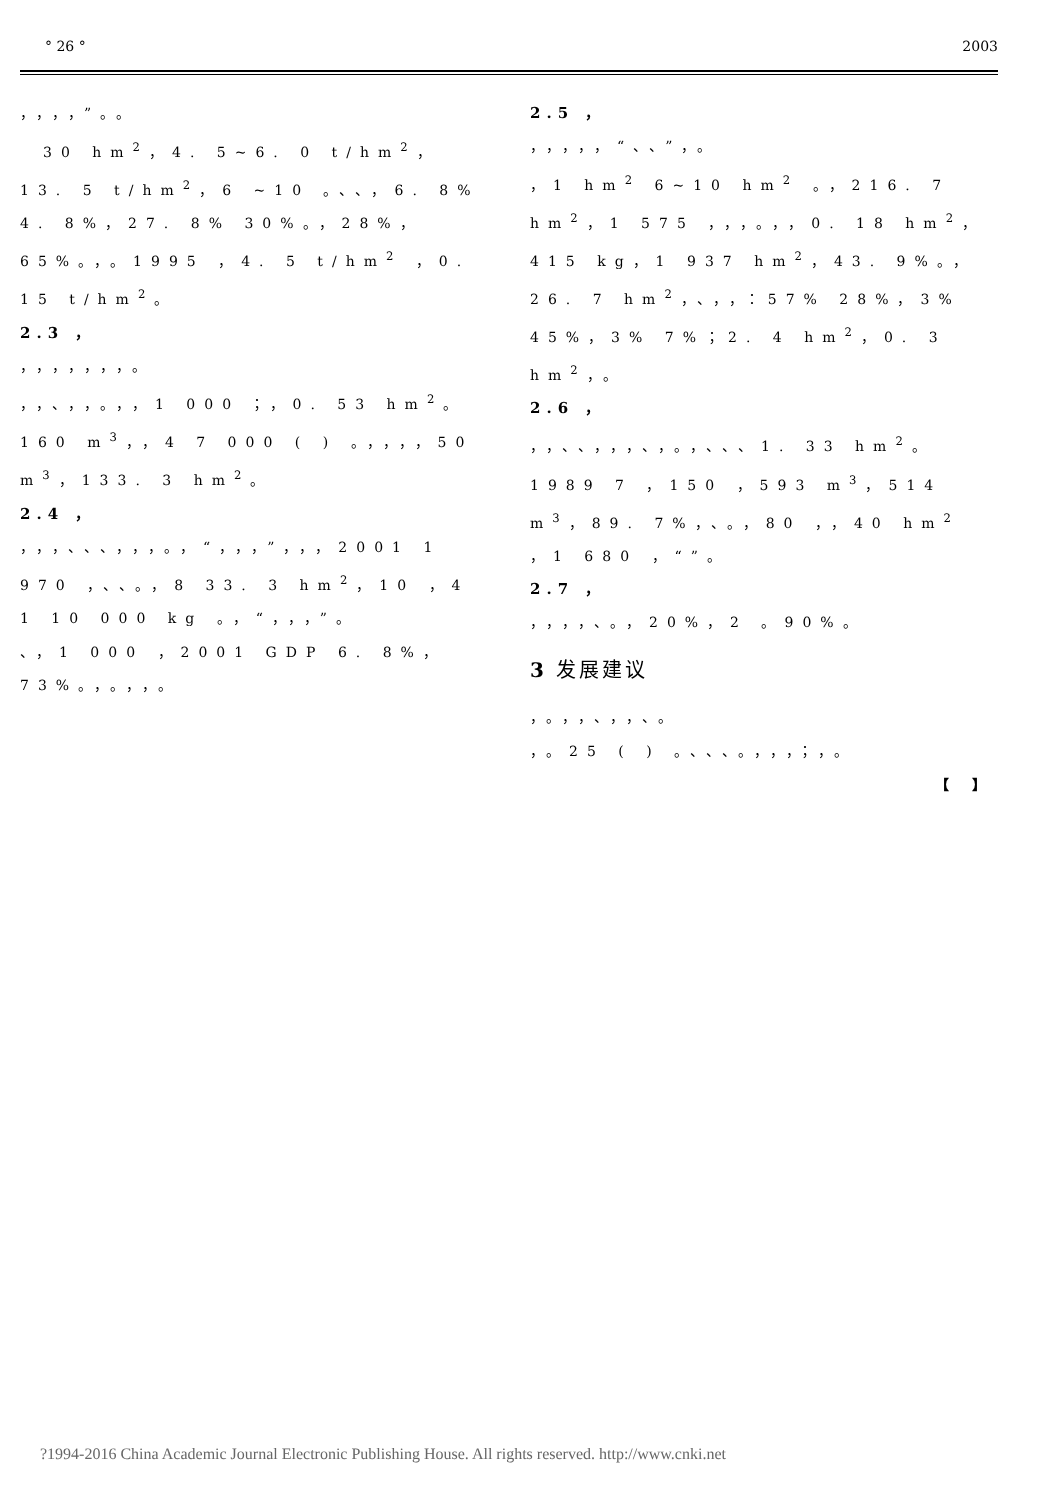° 26 °　　　 2003
，，，，”。。
　30 hm<sup>2</sup>，4. 5~6. 0 t/hm<sup>2</sup>，13. 5 t/hm<sup>2</sup>，6 ~10 。、、，6. 8% 4. 8%，27. 8% 30%。，28%，65%。，。1995 ，4. 5 t/hm<sup>2</sup> ，0. 15 t/hm<sup>2</sup>。
2.3 ，
，，，，，，，。
，，、，，。，，1 000 ；，0. 53 hm<sup>2</sup>。160 m<sup>3</sup>，，4 7 000 ( ) 。，，，，50 m<sup>3</sup>，133. 3 hm<sup>2</sup>。
2.4 ，
，，，、、、，，，。，“，，，”，，，2001 1 970 ，、、。，8 33. 3 hm<sup>2</sup>，10 ，4 1 10 000 kg 。，“，，，”。
、，1 000 ，2001 GDP 6. 8%，73%。，。，，。
2.5 ，
，，，，，“、、”，。
，1 hm<sup>2</sup> 6~10 hm<sup>2</sup> 。，216. 7 hm<sup>2</sup>，1 575 ，，，。，，0. 18 hm<sup>2</sup>，415 kg，1 937 hm<sup>2</sup>，43. 9%。，26. 7 hm<sup>2</sup>，、，，：57% 28%，3% 45%，3% 7%；2. 4 hm<sup>2</sup>，0. 3 hm<sup>2</sup>，。
2.6 ，
，，、、，，，、，。，、、、1. 33 hm<sup>2</sup>。
1989 7 ，150 ，593 m<sup>3</sup>，514 m<sup>3</sup>，89. 7%，、。，80 ，，40 hm<sup>2</sup> ，1 680 ，“”。
2.7 ，
，，，，、。，20%，2 。90%。
3 发展建议
，。，，、，，、。
，。25 ( ) 。、、、。，，，；，。
【 】
?1994-2016 China Academic Journal Electronic Publishing House. All rights reserved. http://www.cnki.net